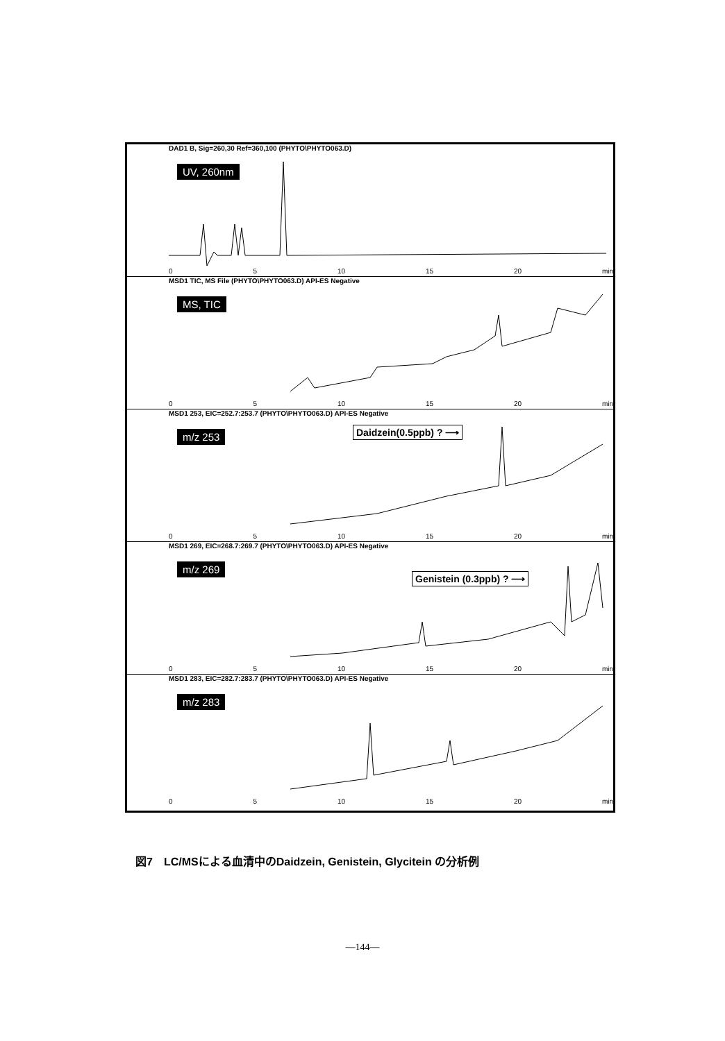DAD1 B, Sig=260,30 Ref=360,100 (PHYTO\PHYTO063.D)
UV, 260nm
0 5 10 15 20 min
MSD1 TIC, MS File (PHYTO\PHYTO063.D) API-ES Negative
MS, TIC
0 5 10 15 20 min
MSD1 253, EIC=252.7:253.7 (PHYTO\PHYTO063.D) API-ES Negative
m/z 253 Daidzein(0.5ppb) ? ⟶
0 5 10 15 20 min
MSD1 269, EIC=268.7:269.7 (PHYTO\PHYTO063.D) API-ES Negative
m/z 269
Genistein (0.3ppb) ? ⟶
0 5 10 15 20 min
MSD1 283, EIC=282.7:283.7 (PHYTO\PHYTO063.D) API-ES Negative
m/z 283
0 5 10 15 20 min
図7　LC/MSによる血清中のDaidzein, Genistein, Glycitein の分析例
—144—